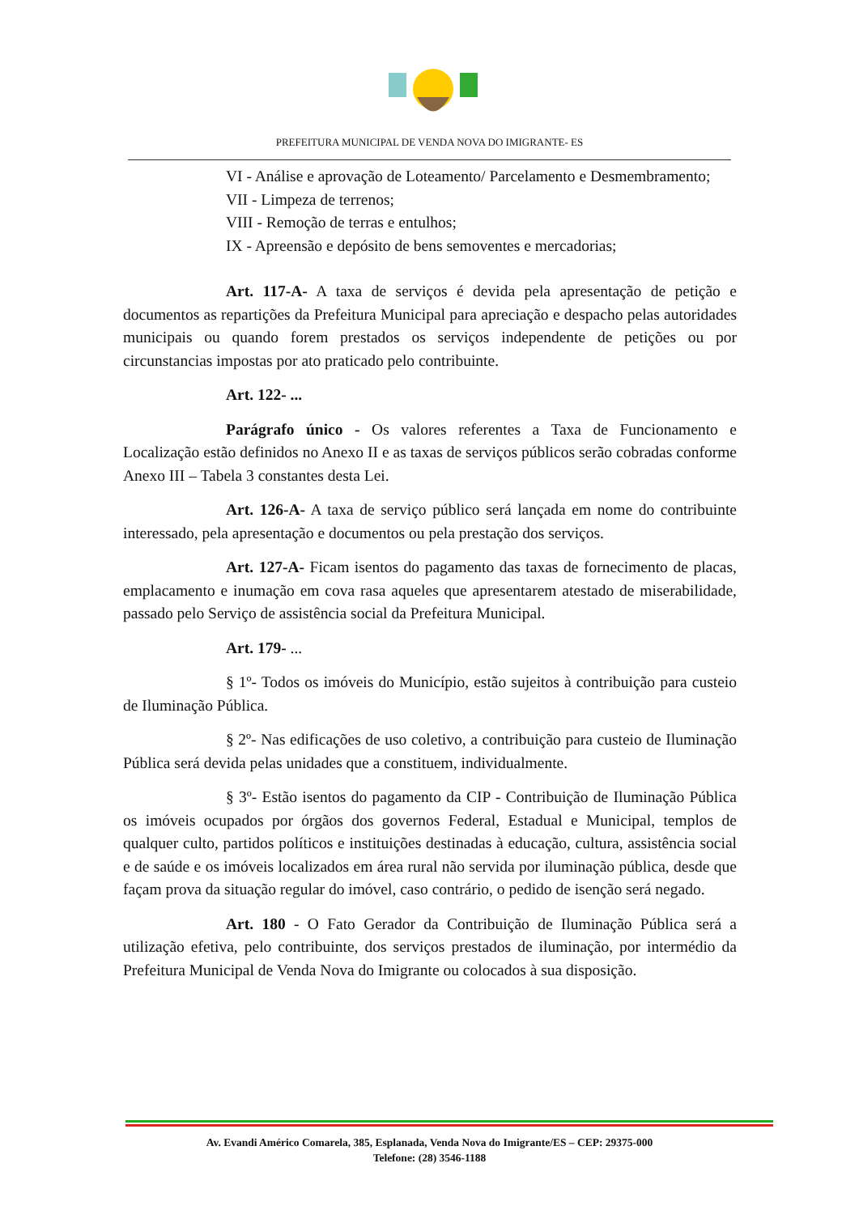PREFEITURA MUNICIPAL DE VENDA NOVA DO IMIGRANTE- ES
VI - Análise e aprovação de Loteamento/ Parcelamento e Desmembramento;
VII - Limpeza de terrenos;
VIII - Remoção de terras e entulhos;
IX - Apreensão e depósito de bens semoventes e mercadorias;
Art. 117-A- A taxa de serviços é devida pela apresentação de petição e documentos as repartições da Prefeitura Municipal para apreciação e despacho pelas autoridades municipais ou quando forem prestados os serviços independente de petições ou por circunstancias impostas por ato praticado pelo contribuinte.
Art. 122- ...
Parágrafo único - Os valores referentes a Taxa de Funcionamento e Localização estão definidos no Anexo II e as taxas de serviços públicos serão cobradas conforme Anexo III – Tabela 3 constantes desta Lei.
Art. 126-A- A taxa de serviço público será lançada em nome do contribuinte interessado, pela apresentação e documentos ou pela prestação dos serviços.
Art. 127-A- Ficam isentos do pagamento das taxas de fornecimento de placas, emplacamento e inumação em cova rasa aqueles que apresentarem atestado de miserabilidade, passado pelo Serviço de assistência social da Prefeitura Municipal.
Art. 179- ...
§ 1º- Todos os imóveis do Município, estão sujeitos à contribuição para custeio de Iluminação Pública.
§ 2º- Nas edificações de uso coletivo, a contribuição para custeio de Iluminação Pública será devida pelas unidades que a constituem, individualmente.
§ 3º- Estão isentos do pagamento da CIP - Contribuição de Iluminação Pública os imóveis ocupados por órgãos dos governos Federal, Estadual e Municipal, templos de qualquer culto, partidos políticos e instituições destinadas à educação, cultura, assistência social e de saúde e os imóveis localizados em área rural não servida por iluminação pública, desde que façam prova da situação regular do imóvel, caso contrário, o pedido de isenção será negado.
Art. 180 - O Fato Gerador da Contribuição de Iluminação Pública será a utilização efetiva, pelo contribuinte, dos serviços prestados de iluminação, por intermédio da Prefeitura Municipal de Venda Nova do Imigrante ou colocados à sua disposição.
Av. Evandi Américo Comarela, 385, Esplanada, Venda Nova do Imigrante/ES – CEP: 29375-000
Telefone: (28) 3546-1188